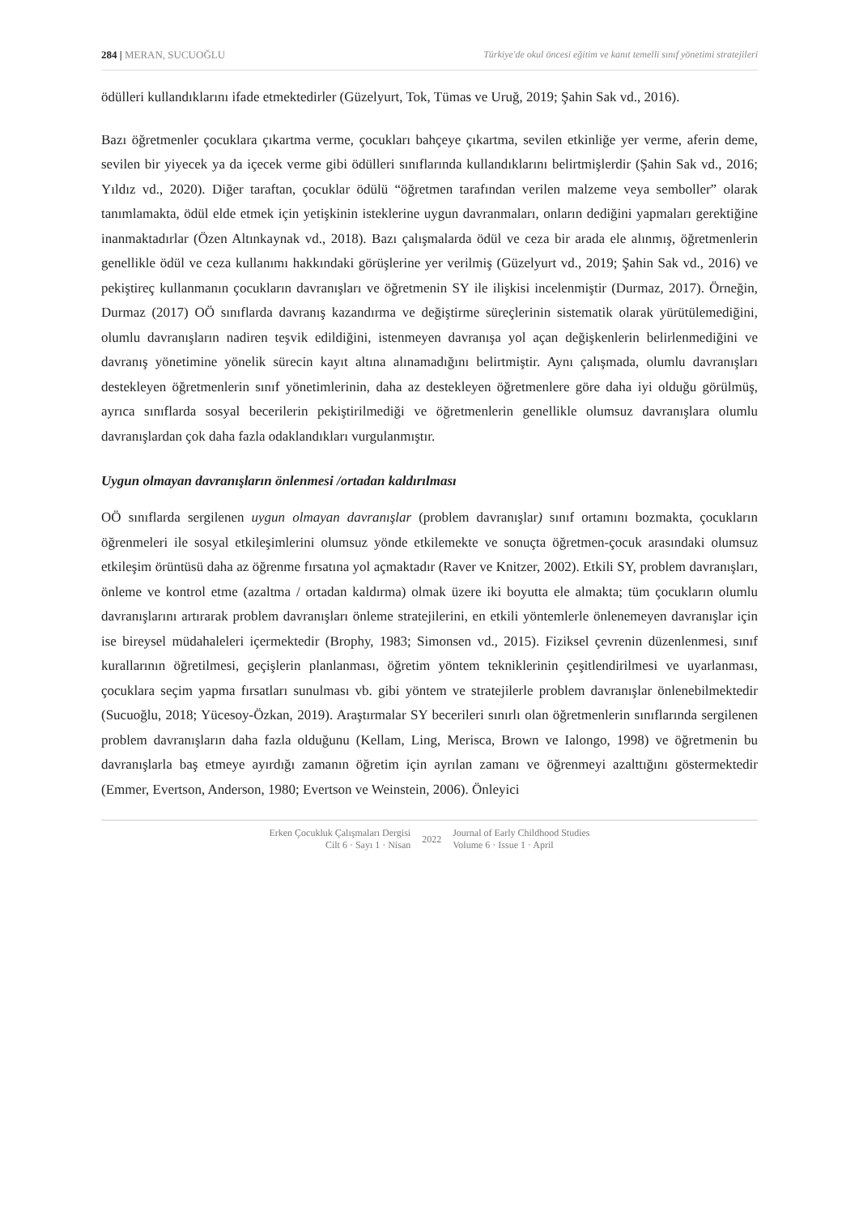284 | MERAN, SUCUOĞLU Türkiye'de okul öncesi eğitim ve kanıt temelli sınıf yönetimi stratejileri
ödülleri kullandıklarını ifade etmektedirler (Güzelyurt, Tok, Tümas ve Uruğ, 2019; Şahin Sak vd., 2016).
Bazı öğretmenler çocuklara çıkartma verme, çocukları bahçeye çıkartma, sevilen etkinliğe yer verme, aferin deme, sevilen bir yiyecek ya da içecek verme gibi ödülleri sınıflarında kullandıklarını belirtmişlerdir (Şahin Sak vd., 2016; Yıldız vd., 2020). Diğer taraftan, çocuklar ödülü “öğretmen tarafından verilen malzeme veya semboller” olarak tanımlamakta, ödül elde etmek için yetişkinin isteklerine uygun davranmaları, onların dediğini yapmaları gerektiğine inanmaktadırlar (Özen Altınkaynak vd., 2018). Bazı çalışmalarda ödül ve ceza bir arada ele alınmış, öğretmenlerin genellikle ödül ve ceza kullanımı hakkındaki görüşlerine yer verilmiş (Güzelyurt vd., 2019; Şahin Sak vd., 2016) ve pekiştireç kullanmanın çocukların davranışları ve öğretmenin SY ile ilişkisi incelenmiştir (Durmaz, 2017). Örneğin, Durmaz (2017) OÖ sınıflarda davranış kazandırma ve değiştirme süreçlerinin sistematik olarak yürütülemediğini, olumlu davranışların nadiren teşvik edildiğini, istenmeyen davranışa yol açan değişkenlerin belirlenmediğini ve davranış yönetimine yönelik sürecin kayıt altına alınamadığını belirtmiştir. Aynı çalışmada, olumlu davranışları destekleyen öğretmenlerin sınıf yönetimlerinin, daha az destekleyen öğretmenlere göre daha iyi olduğu görülmüş, ayrıca sınıflarda sosyal becerilerin pekiştirilmediği ve öğretmenlerin genellikle olumsuz davranışlara olumlu davranışlardan çok daha fazla odaklandıkları vurgulanmıştır.
Uygun olmayan davranışların önlenmesi /ortadan kaldırılması
OÖ sınıflarda sergilenen uygun olmayan davranışlar (problem davranışlar) sınıf ortamını bozmakta, çocukların öğrenmeleri ile sosyal etkileşimlerini olumsuz yönde etkilemekte ve sonuçta öğretmen-çocuk arasındaki olumsuz etkileşim örüntüsü daha az öğrenme fırsatına yol açmaktadır (Raver ve Knitzer, 2002). Etkili SY, problem davranışları, önleme ve kontrol etme (azaltma / ortadan kaldırma) olmak üzere iki boyutta ele almakta; tüm çocukların olumlu davranışlarını artırarak problem davranışları önleme stratejilerini, en etkili yöntemlerle önlenemeyen davranışlar için ise bireysel müdahaleleri içermektedir (Brophy, 1983; Simonsen vd., 2015). Fiziksel çevrenin düzenlenmesi, sınıf kurallarının öğretilmesi, geçişlerin planlanması, öğretim yöntem tekniklerinin çeşitlendirilmesi ve uyarlanması, çocuklara seçim yapma fırsatları sunulması vb. gibi yöntem ve stratejilerle problem davranışlar önlenebilmektedir (Sucuoğlu, 2018; Yücesoy-Özkan, 2019). Araştırmalar SY becerileri sınırlı olan öğretmenlerin sınıflarında sergilenen problem davranışların daha fazla olduğunu (Kellam, Ling, Merisca, Brown ve Ialongo, 1998) ve öğretmenin bu davranışlarla baş etmeye ayırdığı zamanın öğretim için ayrılan zamanı ve öğrenmeyi azalttığını göstermektedir (Emmer, Evertson, Anderson, 1980; Evertson ve Weinstein, 2006). Önleyici
Erken Çocukluk Çalışmaları Dergisi
Cilt 6 · Sayı 1 · Nisan
2022
Journal of Early Childhood Studies
Volume 6 · Issue 1 · April